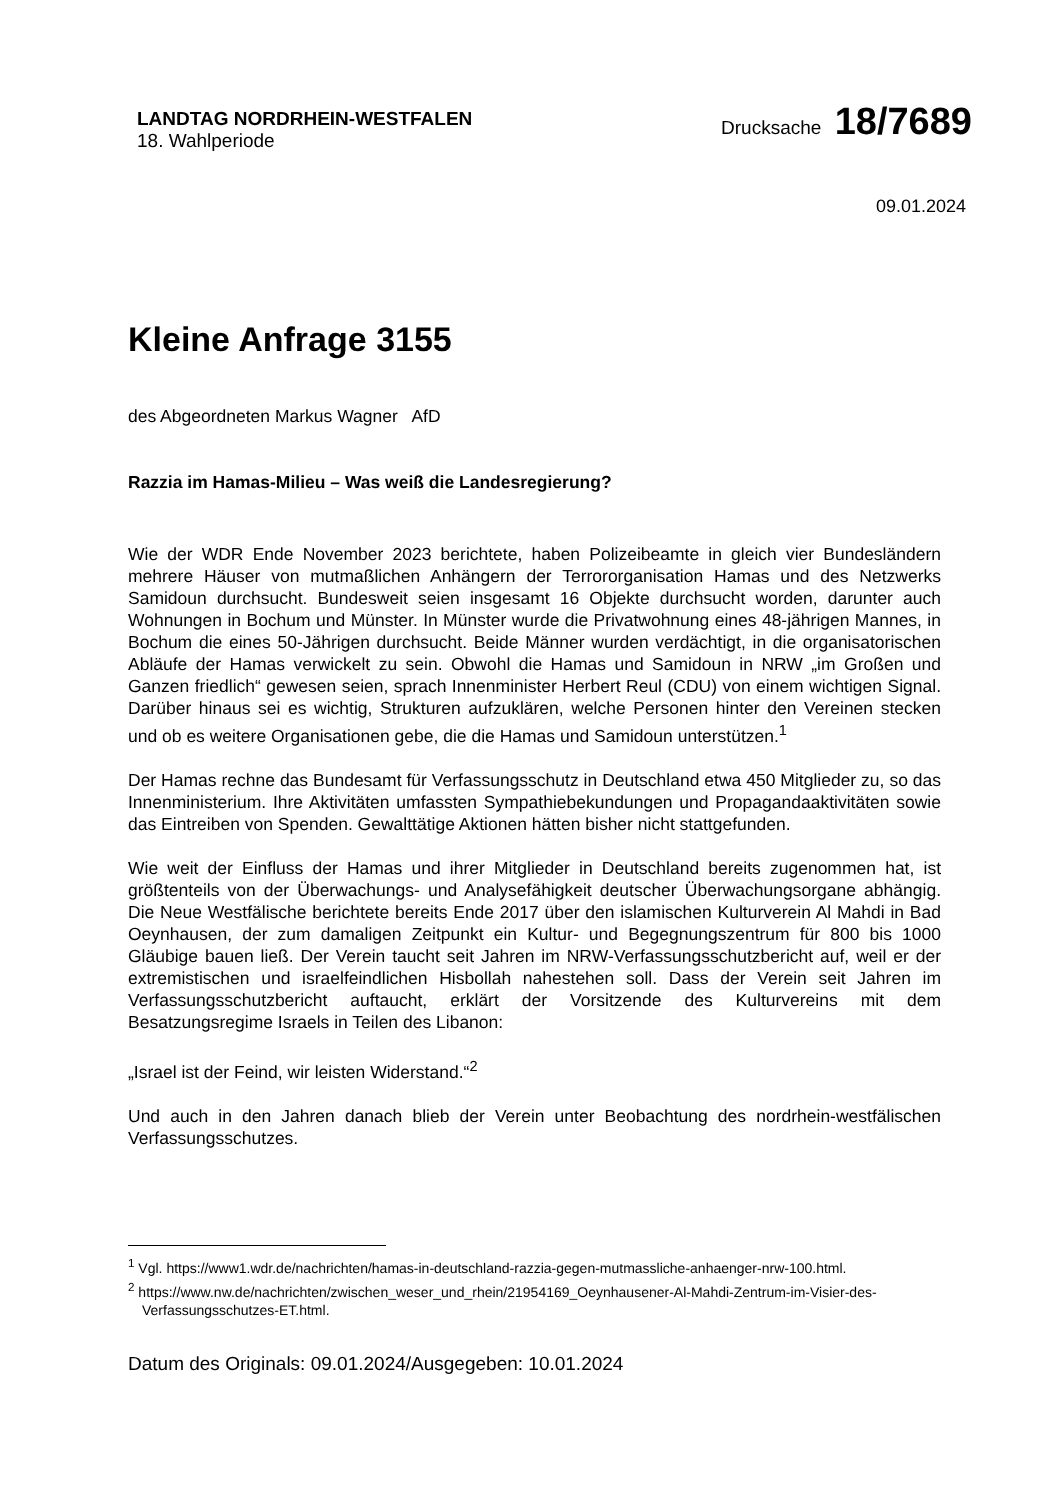LANDTAG NORDRHEIN-WESTFALEN
18. Wahlperiode
Drucksache 18/7689
09.01.2024
Kleine Anfrage 3155
des Abgeordneten Markus Wagner AfD
Razzia im Hamas-Milieu – Was weiß die Landesregierung?
Wie der WDR Ende November 2023 berichtete, haben Polizeibeamte in gleich vier Bundesländern mehrere Häuser von mutmaßlichen Anhängern der Terrororganisation Hamas und des Netzwerks Samidoun durchsucht. Bundesweit seien insgesamt 16 Objekte durchsucht worden, darunter auch Wohnungen in Bochum und Münster. In Münster wurde die Privatwohnung eines 48-jährigen Mannes, in Bochum die eines 50-Jährigen durchsucht. Beide Männer wurden verdächtigt, in die organisatorischen Abläufe der Hamas verwickelt zu sein. Obwohl die Hamas und Samidoun in NRW „im Großen und Ganzen friedlich“ gewesen seien, sprach Innenminister Herbert Reul (CDU) von einem wichtigen Signal. Darüber hinaus sei es wichtig, Strukturen aufzuklären, welche Personen hinter den Vereinen stecken und ob es weitere Organisationen gebe, die die Hamas und Samidoun unterstützen.<sup>1</sup>
Der Hamas rechne das Bundesamt für Verfassungsschutz in Deutschland etwa 450 Mitglieder zu, so das Innenministerium. Ihre Aktivitäten umfassten Sympathiebekundungen und Propagandaaktivitäten sowie das Eintreiben von Spenden. Gewalttätige Aktionen hätten bisher nicht stattgefunden.
Wie weit der Einfluss der Hamas und ihrer Mitglieder in Deutschland bereits zugenommen hat, ist größtenteils von der Überwachungs- und Analysefähigkeit deutscher Überwachungsorgane abhängig. Die Neue Westfälische berichtete bereits Ende 2017 über den islamischen Kulturverein Al Mahdi in Bad Oeynhausen, der zum damaligen Zeitpunkt ein Kultur- und Begegnungszentrum für 800 bis 1000 Gläubige bauen ließ. Der Verein taucht seit Jahren im NRW-Verfassungsschutzbericht auf, weil er der extremistischen und israelfeindlichen Hisbollah nahestehen soll. Dass der Verein seit Jahren im Verfassungsschutzbericht auftaucht, erklärt der Vorsitzende des Kulturvereins mit dem Besatzungsregime Israels in Teilen des Libanon:
„Israel ist der Feind, wir leisten Widerstand.“<sup>2</sup>
Und auch in den Jahren danach blieb der Verein unter Beobachtung des nordrhein-westfälischen Verfassungsschutzes.
<sup>1</sup> Vgl. https://www1.wdr.de/nachrichten/hamas-in-deutschland-razzia-gegen-mutmassliche-anhaenger-nrw-100.html.
<sup>2</sup> https://www.nw.de/nachrichten/zwischen_weser_und_rhein/21954169_Oeynhausener-Al-Mahdi-Zentrum-im-Visier-des-Verfassungsschutzes-ET.html.
Datum des Originals: 09.01.2024/Ausgegeben: 10.01.2024